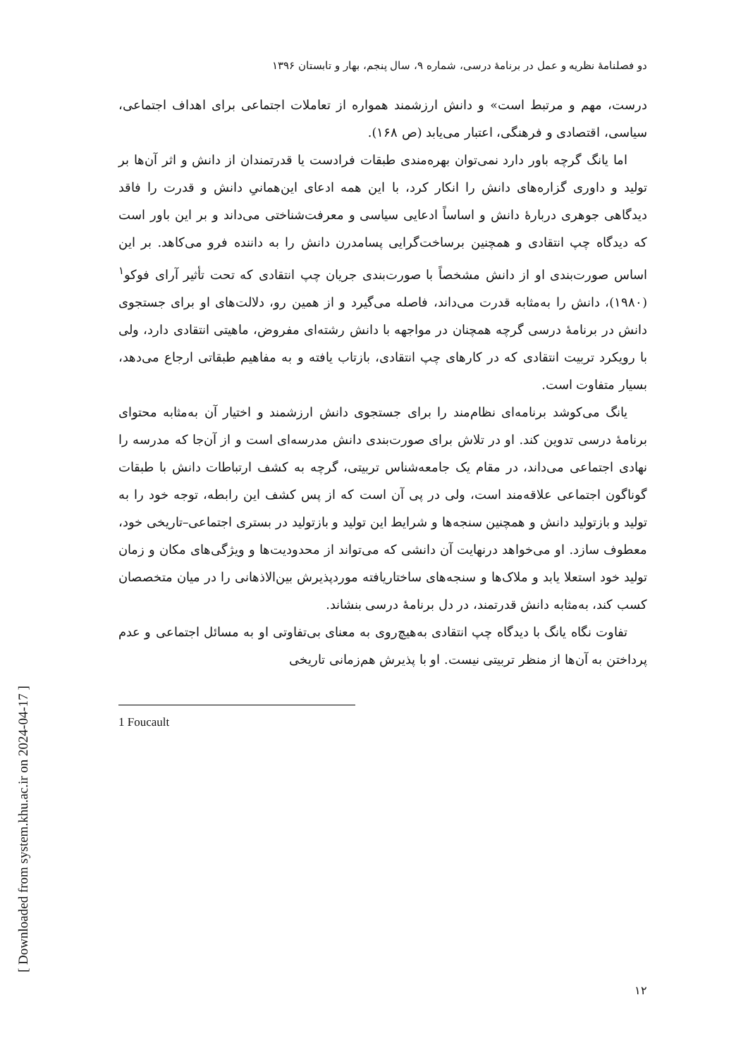[ Downloaded from system.khu.ac.ir on 2024-04-17 ]
دو فصلنامهٔ نظریه و عمل در برنامهٔ درسی، شماره ۹، سال پنجم، بهار و تابستان ۱۳۹۶
درست، مهم و مرتبط است» و دانش ارزشمند همواره از تعاملات اجتماعی برای اهداف اجتماعی، سیاسی، اقتصادی و فرهنگی، اعتبار می‌یابد (ص ۱۶۸).
اما یانگ گرچه باور دارد نمی‌توان بهره‌مندی طبقات فرادست یا قدرتمندان از دانش و اثر آن‌ها بر تولید و داوری گزاره‌های دانش را انکار کرد، با این همه ادعای این‌همانیِ دانش و قدرت را فاقد دیدگاهی جوهری دربارهٔ دانش و اساساً ادعایی سیاسی و معرفت‌شناختی می‌داند و بر این باور است که دیدگاه چپ انتقادی و همچنین برساخت‌گرایی پسامدرن دانش را به داننده فرو می‌کاهد. بر این اساس صورت‌بندی او از دانش مشخصاً با صورت‌بندی جریان چپ انتقادی که تحت تأثیر آرای فوکو<sup>۱</sup> (۱۹۸۰)، دانش را به‌مثابه قدرت می‌داند، فاصله می‌گیرد و از همین رو، دلالت‌های او برای جستجوی دانش در برنامهٔ درسی گرچه همچنان در مواجهه با دانش رشته‌ای مفروض، ماهیتی انتقادی دارد، ولی با رویکرد تربیت انتقادی که در کارهای چپ انتقادی، بازتاب یافته و به مفاهیم طبقاتی ارجاع می‌دهد، بسیار متفاوت است.
یانگ می‌کوشد برنامه‌ای نظام‌مند را برای جستجوی دانش ارزشمند و اختیار آن به‌مثابه محتوای برنامهٔ درسی تدوین کند. او در تلاش برای صورت‌بندی دانش مدرسه‌ای است و از آن‌جا که مدرسه را نهادی اجتماعی می‌داند، در مقام یک جامعه‌شناس تربیتی، گرچه به کشف ارتباطات دانش با طبقات گوناگون اجتماعی علاقه‌مند است، ولی در پی آن است که از پس کشف این رابطه، توجه خود را به تولید و بازتولید دانش و همچنین سنجه‌ها و شرایط این تولید و بازتولید در بستری اجتماعی–تاریخی خود، معطوف سازد. او می‌خواهد درنهایت آن دانشی که می‌تواند از محدودیت‌ها و ویژگی‌های مکان و زمان تولید خود استعلا یابد و ملاک‌ها و سنجه‌های ساختاریافته موردپذیرش بین‌الاذهانی را در میان متخصصان کسب کند، به‌مثابه دانش قدرتمند، در دل برنامهٔ درسی بنشاند.
تفاوت نگاه یانگ با دیدگاه چپ انتقادی به‌هیچ‌روی به معنای بی‌تفاوتی او به مسائل اجتماعی و عدم پرداختن به آن‌ها از منظر تربیتی نیست. او با پذیرش هم‌زمانی تاریخی
1 Foucault
۱۲